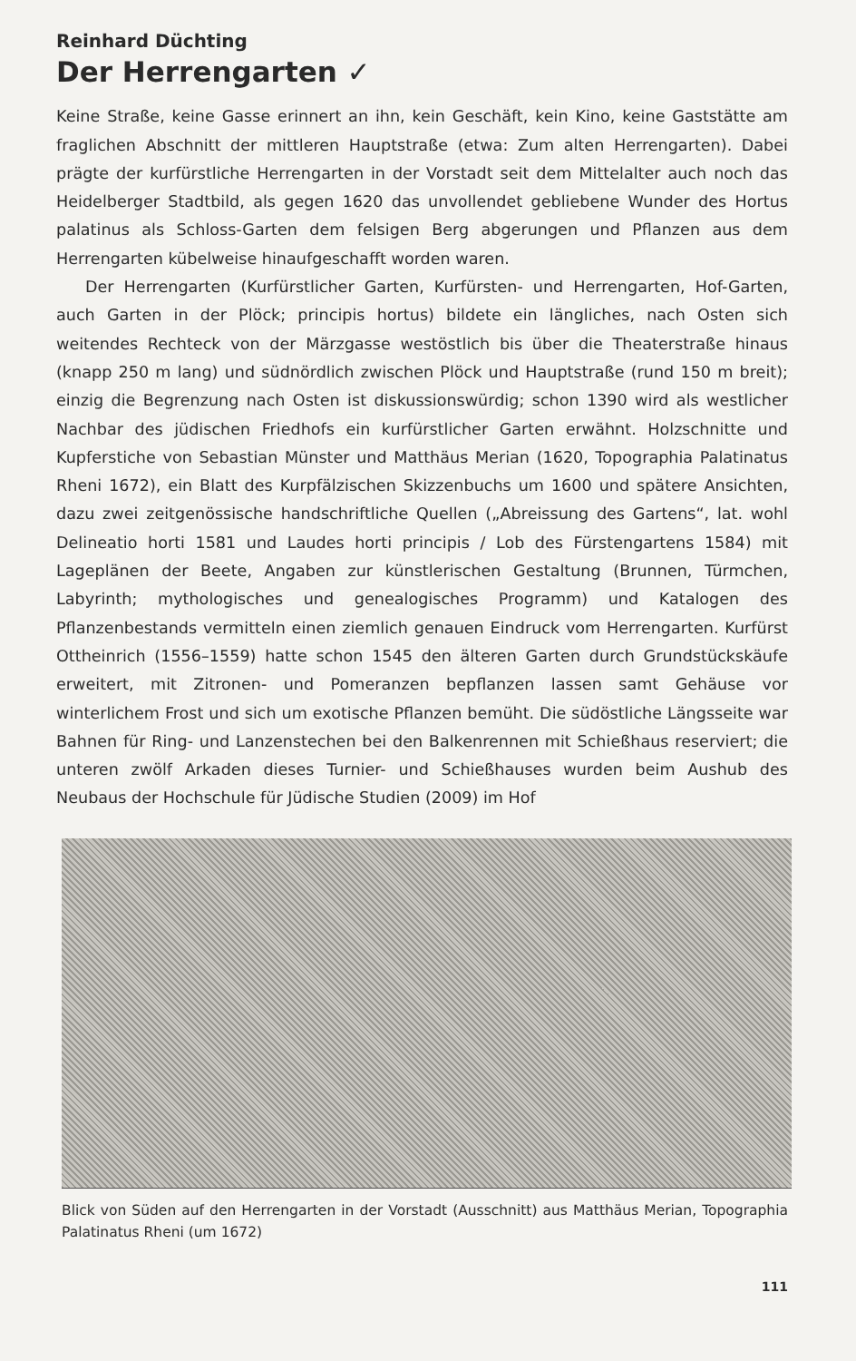Reinhard Düchting
Der Herrengarten ✓
Keine Straße, keine Gasse erinnert an ihn, kein Geschäft, kein Kino, keine Gaststätte am fraglichen Abschnitt der mittleren Hauptstraße (etwa: Zum alten Herrengarten). Dabei prägte der kurfürstliche Herrengarten in der Vorstadt seit dem Mittelalter auch noch das Heidelberger Stadtbild, als gegen 1620 das unvollendet gebliebene Wunder des Hortus palatinus als Schloss-Garten dem felsigen Berg abgerungen und Pflanzen aus dem Herrengarten kübelweise hinaufgeschafft worden waren.
Der Herrengarten (Kurfürstlicher Garten, Kurfürsten- und Herrengarten, Hof-Garten, auch Garten in der Plöck; principis hortus) bildete ein längliches, nach Osten sich weitendes Rechteck von der Märzgasse westöstlich bis über die Theaterstraße hinaus (knapp 250 m lang) und südnördlich zwischen Plöck und Hauptstraße (rund 150 m breit); einzig die Begrenzung nach Osten ist diskussionswürdig; schon 1390 wird als westlicher Nachbar des jüdischen Friedhofs ein kurfürstlicher Garten erwähnt. Holzschnitte und Kupferstiche von Sebastian Münster und Matthäus Merian (1620, Topographia Palatinatus Rheni 1672), ein Blatt des Kurpfälzischen Skizzenbuchs um 1600 und spätere Ansichten, dazu zwei zeitgenössische handschriftliche Quellen („Abreissung des Gartens“, lat. wohl Delineatio horti 1581 und Laudes horti principis / Lob des Fürstengartens 1584) mit Lageplänen der Beete, Angaben zur künstlerischen Gestaltung (Brunnen, Türmchen, Labyrinth; mythologisches und genealogisches Programm) und Katalogen des Pflanzenbestands vermitteln einen ziemlich genauen Eindruck vom Herrengarten. Kurfürst Ottheinrich (1556–1559) hatte schon 1545 den älteren Garten durch Grundstückskäufe erweitert, mit Zitronen- und Pomeranzen bepflanzen lassen samt Gehäuse vor winterlichem Frost und sich um exotische Pflanzen bemüht. Die südöstliche Längsseite war Bahnen für Ring- und Lanzenstechen bei den Balkenrennen mit Schießhaus reserviert; die unteren zwölf Arkaden dieses Turnier- und Schießhauses wurden beim Aushub des Neubaus der Hochschule für Jüdische Studien (2009) im Hof
Blick von Süden auf den Herrengarten in der Vorstadt (Ausschnitt) aus Matthäus Merian, Topographia Palatinatus Rheni (um 1672)
111